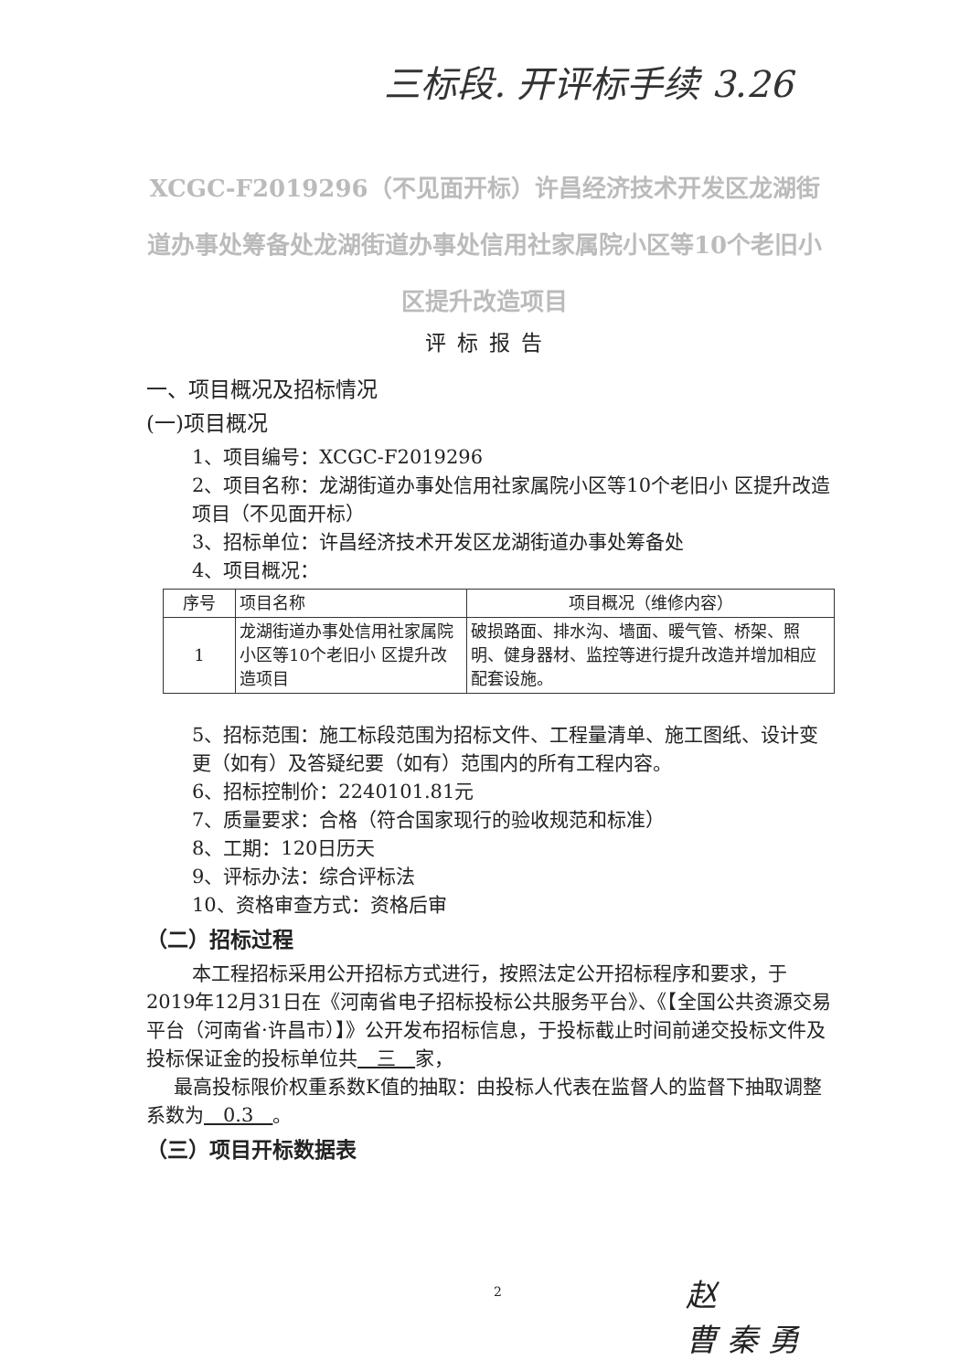三标段. 开评标手续 3.26
XCGC-F2019296（不见面开标）许昌经济技术开发区龙湖街道办事处筹备处龙湖街道办事处信用社家属院小区等10个老旧小区提升改造项目
评标报告
一、项目概况及招标情况
(一)项目概况
1、项目编号：XCGC-F2019296
2、项目名称：龙湖街道办事处信用社家属院小区等10个老旧小 区提升改造项目（不见面开标）
3、招标单位：许昌经济技术开发区龙湖街道办事处筹备处
4、项目概况：
| 序号 | 项目名称 | 项目概况（维修内容） |
| 1 | 龙湖街道办事处信用社家属院小区等10个老旧小 区提升改造项目 | 破损路面、排水沟、墙面、暖气管、桥架、照明、健身器材、监控等进行提升改造并增加相应配套设施。 |
5、招标范围：施工标段范围为招标文件、工程量清单、施工图纸、设计变更（如有）及答疑纪要（如有）范围内的所有工程内容。
6、招标控制价：2240101.81元
7、质量要求：合格（符合国家现行的验收规范和标准）
8、工期：120日历天
9、评标办法：综合评标法
10、资格审查方式：资格后审
（二）招标过程
本工程招标采用公开招标方式进行，按照法定公开招标程序和要求，于2019年12月31日在《河南省电子招标投标公共服务平台》、《【全国公共资源交易平台（河南省·许昌市）】》公开发布招标信息，于投标截止时间前递交投标文件及投标保证金的投标单位共　三　家，
最高投标限价权重系数K值的抽取：由投标人代表在监督人的监督下抽取调整系数为　0.3　。
（三）项目开标数据表
2
赵
曹 秦 勇